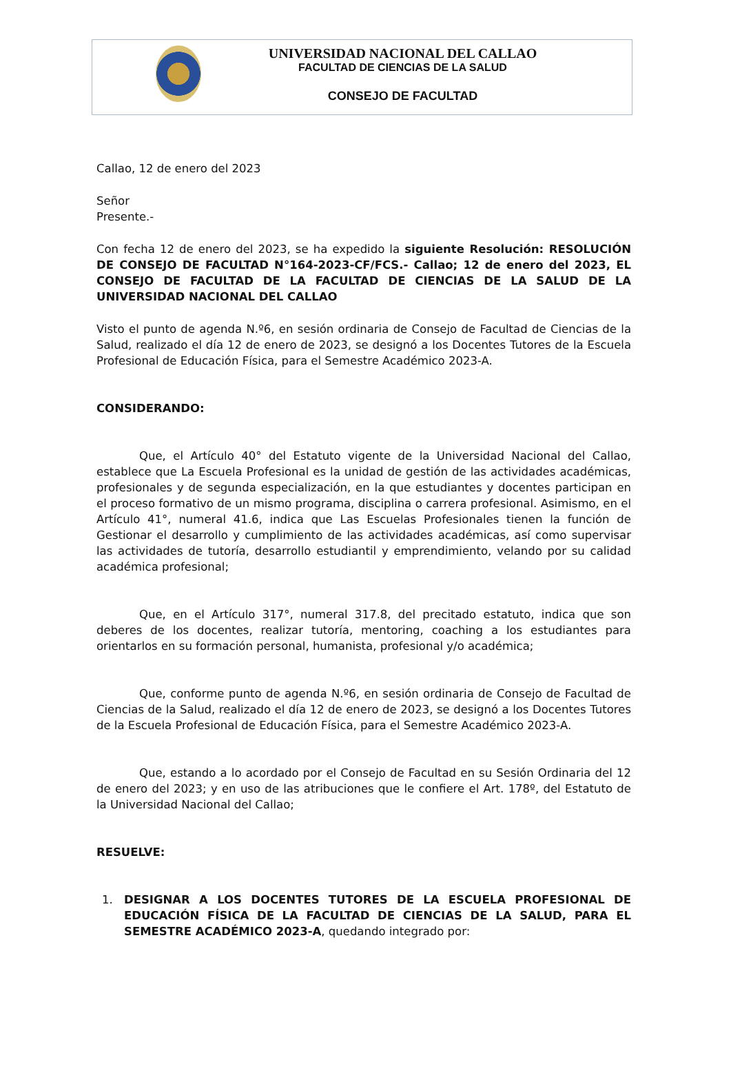UNIVERSIDAD NACIONAL DEL CALLAO
FACULTAD DE CIENCIAS DE LA SALUD
CONSEJO DE FACULTAD
Callao, 12 de enero del 2023
Señor
Presente.-
Con fecha 12 de enero del 2023, se ha expedido la siguiente Resolución: RESOLUCIÓN DE CONSEJO DE FACULTAD N°164-2023-CF/FCS.- Callao; 12 de enero del 2023, EL CONSEJO DE FACULTAD DE LA FACULTAD DE CIENCIAS DE LA SALUD DE LA UNIVERSIDAD NACIONAL DEL CALLAO
Visto el punto de agenda N.º6, en sesión ordinaria de Consejo de Facultad de Ciencias de la Salud, realizado el día 12 de enero de 2023, se designó a los Docentes Tutores de la Escuela Profesional de Educación Física, para el Semestre Académico 2023-A.
CONSIDERANDO:
Que, el Artículo 40° del Estatuto vigente de la Universidad Nacional del Callao, establece que La Escuela Profesional es la unidad de gestión de las actividades académicas, profesionales y de segunda especialización, en la que estudiantes y docentes participan en el proceso formativo de un mismo programa, disciplina o carrera profesional. Asimismo, en el Artículo 41°, numeral 41.6, indica que Las Escuelas Profesionales tienen la función de Gestionar el desarrollo y cumplimiento de las actividades académicas, así como supervisar las actividades de tutoría, desarrollo estudiantil y emprendimiento, velando por su calidad académica profesional;
Que, en el Artículo 317°, numeral 317.8, del precitado estatuto, indica que son deberes de los docentes, realizar tutoría, mentoring, coaching a los estudiantes para orientarlos en su formación personal, humanista, profesional y/o académica;
Que, conforme punto de agenda N.º6, en sesión ordinaria de Consejo de Facultad de Ciencias de la Salud, realizado el día 12 de enero de 2023, se designó a los Docentes Tutores de la Escuela Profesional de Educación Física, para el Semestre Académico 2023-A.
Que, estando a lo acordado por el Consejo de Facultad en su Sesión Ordinaria del 12 de enero del 2023; y en uso de las atribuciones que le confiere el Art. 178º, del Estatuto de la Universidad Nacional del Callao;
RESUELVE:
1. DESIGNAR A LOS DOCENTES TUTORES DE LA ESCUELA PROFESIONAL DE EDUCACIÓN FÍSICA DE LA FACULTAD DE CIENCIAS DE LA SALUD, PARA EL SEMESTRE ACADÉMICO 2023-A, quedando integrado por: